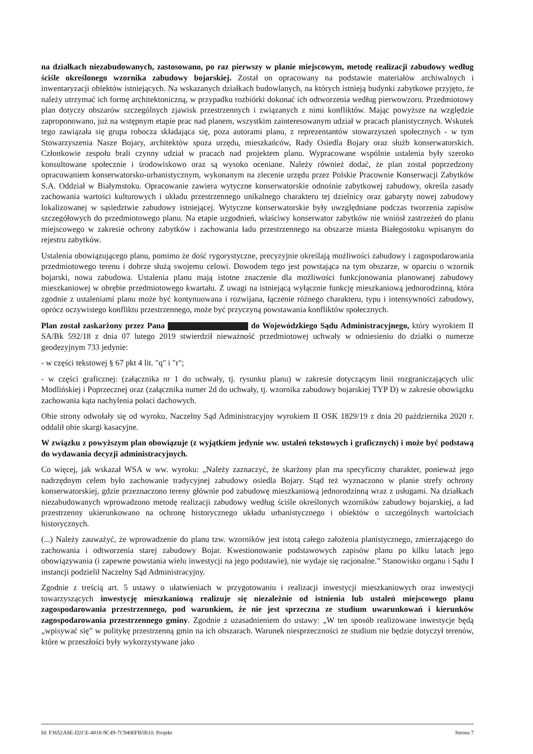na działkach niezabudowanych, zastosowano, po raz pierwszy w planie miejscowym, metodę realizacji zabudowy według ściśle określonego wzornika zabudowy bojarskiej. Został on opracowany na podstawie materiałów archiwalnych i inwentaryzacji obiektów istniejących. Na wskazanych działkach budowlanych, na których istnieją budynki zabytkowe przyjęto, że należy utrzymać ich formę architektoniczną, w przypadku rozbiórki dokonać ich odtworzenia według pierwowzoru. Przedmiotowy plan dotyczy obszarów szczególnych zjawisk przestrzennych i związanych z nimi konfliktów. Mając powyższe na względzie zaproponowano, już na wstępnym etapie prac nad planem, wszystkim zainteresowanym udział w pracach planistycznych. Wskutek tego zawiązała się grupa robocza składająca się, poza autorami planu, z reprezentantów stowarzyszeń społecznych - w tym Stowarzyszenia Nasze Bojary, architektów spoza urzędu, mieszkańców, Rady Osiedla Bojary oraz służb konserwatorskich. Członkowie zespołu brali czynny udział w pracach nad projektem planu. Wypracowane wspólnie ustalenia były szeroko konsultowane społecznie i środowiskowo oraz są wysoko oceniane. Należy również dodać, że plan został poprzedzony opracowaniem konserwatorsko-urbanistycznym, wykonanym na zlecenie urzędu przez Polskie Pracownie Konserwacji Zabytków S.A. Oddział w Białymstoku. Opracowanie zawiera wytyczne konserwatorskie odnośnie zabytkowej zabudowy, określa zasady zachowania wartości kulturowych i układu przestrzennego unikalnego charakteru tej dzielnicy oraz gabaryty nowej zabudowy lokalizowanej w sąsiedztwie zabudowy istniejącej. Wytyczne konserwatorskie były uwzględniane podczas tworzenia zapisów szczegółowych do przedmiotowego planu. Na etapie uzgodnień, właściwy konserwator zabytków nie wniósł zastrzeżeń do planu miejscowego w zakresie ochrony zabytków i zachowania ładu przestrzennego na obszarze miasta Białegostoku wpisanym do rejestru zabytków.
Ustalenia obowiązującego planu, pomimo że dość rygorystyczne, precyzyjnie określają możliwości zabudowy i zagospodarowania przedmiotowego terenu i dobrze służą swojemu celowi. Dowodem tego jest powstająca na tym obszarze, w oparciu o wzornik bojarski, nowa zabudowa. Ustalenia planu mają istotne znaczenie dla możliwości funkcjonowania planowanej zabudowy mieszkaniowej w obrębie przedmiotowego kwartału. Z uwagi na istniejącą wyłącznie funkcję mieszkaniową jednorodzinną, która zgodnie z ustaleniami planu może być kontynuowana i rozwijana, łączenie różnego charakteru, typu i intensywności zabudowy, oprócz oczywistego konfliktu przestrzennego, może być przyczyną powstawania konfliktów społecznych.
Plan został zaskarżony przez Pana do Wojewódzkiego Sądu Administracyjnego, który wyrokiem II SA/Bk 592/18 z dnia 07 lutego 2019 stwierdził nieważność przedmiotowej uchwały w odniesieniu do działki o numerze geodezyjnym 733 jedynie:
- w części tekstowej § 67 pkt 4 lit. "q" i "r";
- w części graficznej: (załącznika nr 1 do uchwały, tj. rysunku planu) w zakresie dotyczącym linii rozgraniczających ulic Modlińskiej i Poprzecznej oraz (załącznika numer 2d do uchwały, tj. wzornika zabudowy bojarskiej TYP D) w zakresie obowiązku zachowania kąta nachylenia połaci dachowych.
Obie strony odwołały się od wyroku. Naczelny Sąd Administracyjny wyrokiem II OSK 1829/19 z dnia 20 października 2020 r. oddalił obie skargi kasacyjne.
W związku z powyższym plan obowiązuje (z wyjątkiem jedynie ww. ustaleń tekstowych i graficznych) i może być podstawą do wydawania decyzji administracyjnych.
Co więcej, jak wskazał WSA w ww. wyroku: „Należy zaznaczyć, że skarżony plan ma specyficzny charakter, ponieważ jego nadrzędnym celem było zachowanie tradycyjnej zabudowy osiedla Bojary. Stąd też wyznaczono w planie strefy ochrony konserwatorskiej, gdzie przeznaczono tereny głównie pod zabudowę mieszkaniową jednorodzinną wraz z usługami. Na działkach niezabudowanych wprowadzono metodę realizacji zabudowy według ściśle określonych wzorników zabudowy bojarskiej, a ład przestrzenny ukierunkowano na ochronę historycznego układu urbanistycznego i obiektów o szczególnych wartościach historycznych.
(...) Należy zauważyć, że wprowadzenie do planu tzw. wzorników jest istotą całego założenia planistycznego, zmierzającego do zachowania i odtworzenia starej zabudowy Bojar. Kwestionowanie podstawowych zapisów planu po kilku latach jego obowiązywania (i zapewne powstania wielu inwestycji na jego podstawie), nie wydaje się racjonalne.” Stanowisko organu i Sądu I instancji podzielił Naczelny Sąd Administracyjny.
Zgodnie z treścią art. 5 ustawy o ułatwieniach w przygotowaniu i realizacji inwestycji mieszkaniowych oraz inwestycji towarzyszących inwestycję mieszkaniową realizuje się niezależnie od istnienia lub ustaleń miejscowego planu zagospodarowania przestrzennego, pod warunkiem, że nie jest sprzeczna ze studium uwarunkowań i kierunków zagospodarowania przestrzennego gminy. Zgodnie z uzasadnieniem do ustawy: „W ten sposób realizowane inwestycje będą „wpisywać się” w politykę przestrzenną gmin na ich obszarach. Warunek niesprzeczności ze studium nie będzie dotyczył terenów, które w przeszłości były wykorzystywane jako
Id: F3652A8E-D2CE-4818-9C49-7C9406FB5B10. Projekt Strona 7